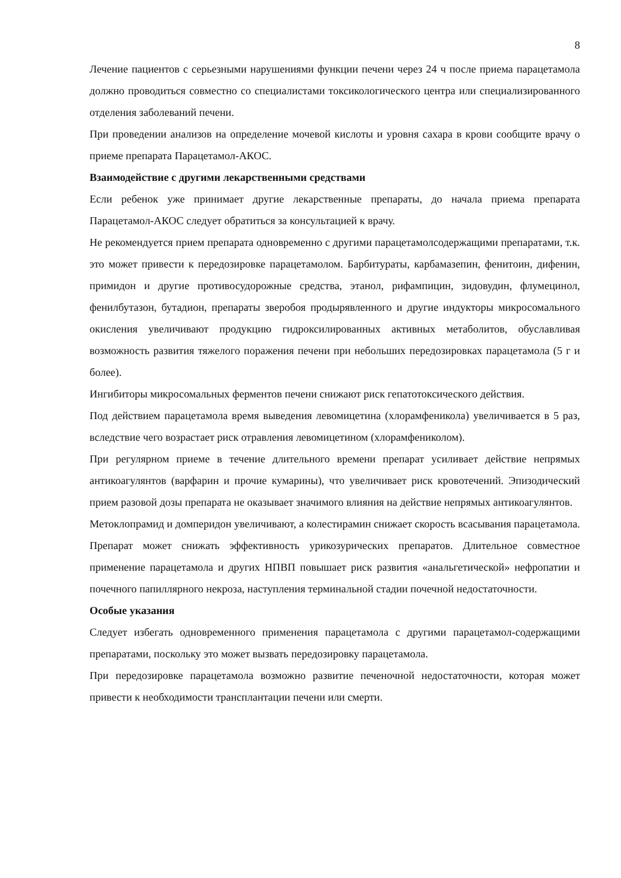8
Лечение пациентов с серьезными нарушениями функции печени через 24 ч после приема парацетамола должно проводиться совместно со специалистами токсикологического центра или специализированного отделения заболеваний печени.
При проведении анализов на определение мочевой кислоты и уровня сахара в крови сообщите врачу о приеме препарата Парацетамол-АКОС.
Взаимодействие с другими лекарственными средствами
Если ребенок уже принимает другие лекарственные препараты, до начала приема препарата Парацетамол-АКОС следует обратиться за консультацией к врачу.
Не рекомендуется прием препарата одновременно с другими парацетамолсодержащими препаратами, т.к. это может привести к передозировке парацетамолом. Барбитураты, карбамазепин, фенитоин, дифенин, примидон и другие противосудорожные средства, этанол, рифампицин, зидовудин, флумецинол, фенилбутазон, бутадион, препараты зверобоя продырявленного и другие индукторы микросомального окисления увеличивают продукцию гидроксилированных активных метаболитов, обуславливая возможность развития тяжелого поражения печени при небольших передозировках парацетамола (5 г и более).
Ингибиторы микросомальных ферментов печени снижают риск гепатотоксического действия.
Под действием парацетамола время выведения левомицетина (хлорамфеникола) увеличивается в 5 раз, вследствие чего возрастает риск отравления левомицетином (хлорамфениколом).
При регулярном приеме в течение длительного времени препарат усиливает действие непрямых антикоагулянтов (варфарин и прочие кумарины), что увеличивает риск кровотечений. Эпизодический прием разовой дозы препарата не оказывает значимого влияния на действие непрямых антикоагулянтов.
Метоклопрамид и домперидон увеличивают, а колестирамин снижает скорость всасывания парацетамола. Препарат может снижать эффективность урикозурических препаратов. Длительное совместное применение парацетамола и других НПВП повышает риск развития «анальгетической» нефропатии и почечного папиллярного некроза, наступления терминальной стадии почечной недостаточности.
Особые указания
Следует избегать одновременного применения парацетамола с другими парацетамол-содержащими препаратами, поскольку это может вызвать передозировку парацетамола.
При передозировке парацетамола возможно развитие печеночной недостаточности, которая может привести к необходимости трансплантации печени или смерти.